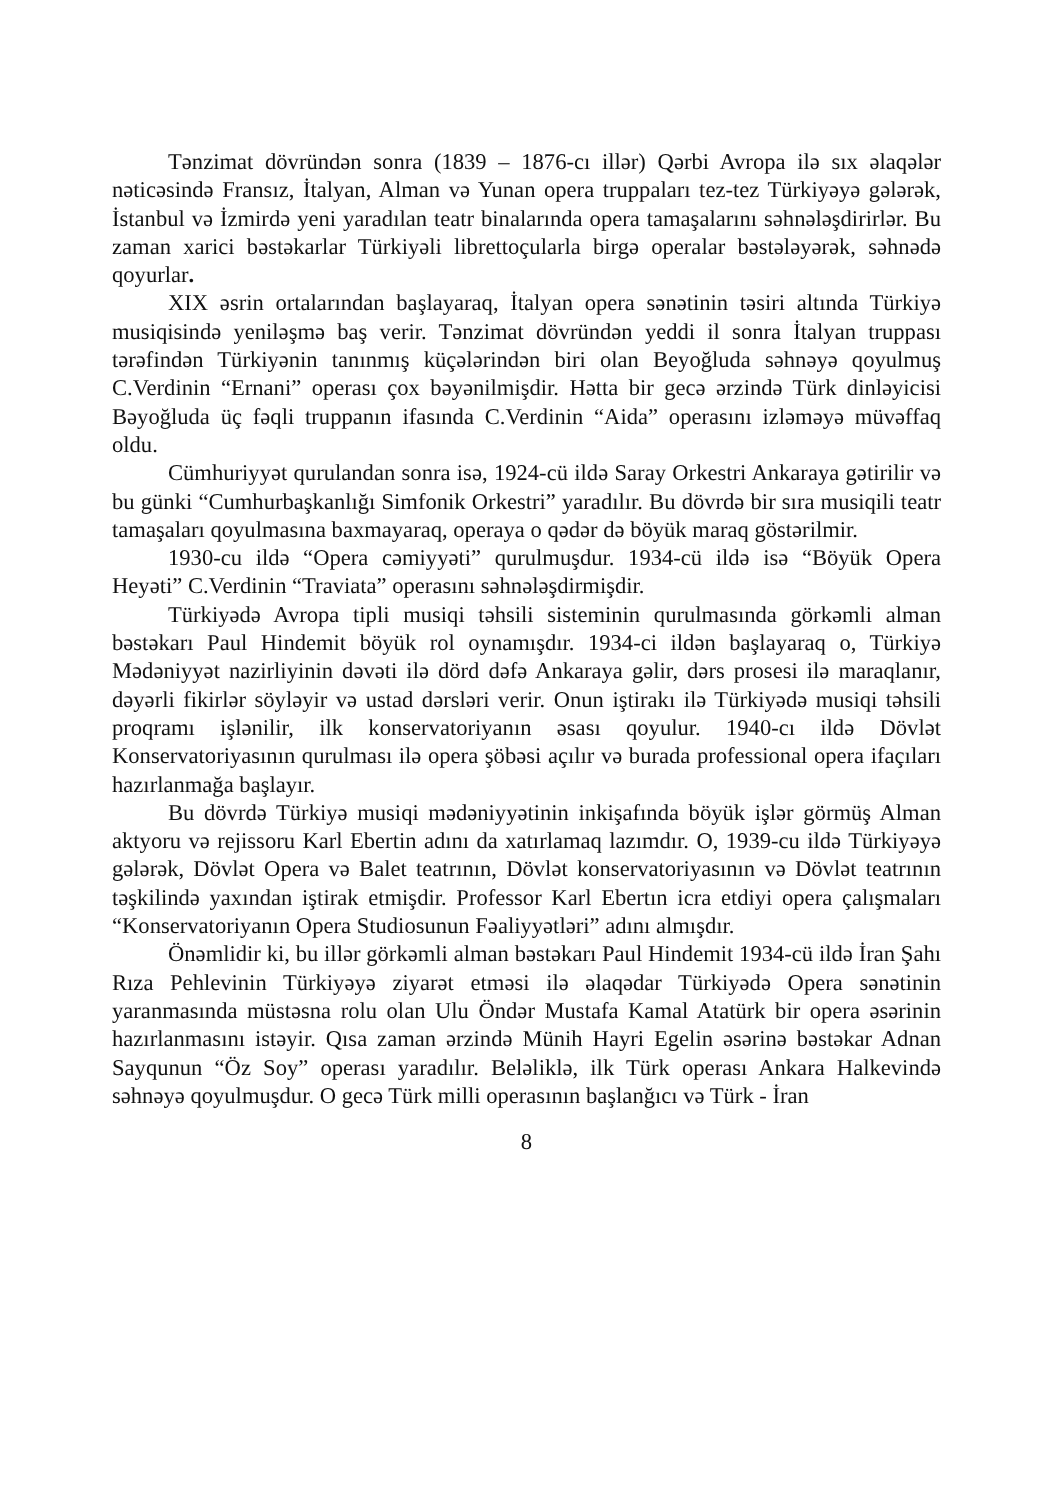Tənzimat dövründən sonra (1839 – 1876-cı illər) Qərbi Avropa ilə sıx əlaqələr nəticəsində Fransız, İtalyan, Alman və Yunan opera truppaları tez-tez Türkiyəyə gələrək, İstanbul və İzmirdə yeni yaradılan teatr binalarında opera tamaşalarını səhnələşdirirlər. Bu zaman xarici bəstəkarlar Türkiyəli librettoçularla birgə operalar bəstələyərək, səhnədə qoyurlar.
XIX əsrin ortalarından başlayaraq, İtalyan opera sənətinin təsiri altında Türkiyə musiqisində yeniləşmə baş verir. Tənzimat dövründən yeddi il sonra İtalyan truppası tərəfindən Türkiyənin tanınmış küçələrindən biri olan Beyoğluda səhnəyə qoyulmuş C.Verdinin “Ernani” operası çox bəyənilmişdir. Hətta bir gecə ərzində Türk dinləyicisi Bəyoğluda üç fəqli truppanın ifasında C.Verdinin “Aida” operasını izləməyə müvəffaq oldu.
Cümhuriyyət qurulandan sonra isə, 1924-cü ildə Saray Orkestri Ankaraya gətirilir və bu günki “Cumhurbaşkanlığı Simfonik Orkestri” yaradılır. Bu dövrdə bir sıra musiqili teatr tamaşaları qoyulmasına baxmayaraq, operaya o qədər də böyük maraq göstərilmir.
1930-cu ildə “Opera cəmiyyəti” qurulmuşdur. 1934-cü ildə isə “Böyük Opera Heyəti” C.Verdinin “Traviata” operasını səhnələşdirmişdir.
Türkiyədə Avropa tipli musiqi təhsili sisteminin qurulmasında görkəmli alman bəstəkarı Paul Hindemit böyük rol oynamışdır. 1934-ci ildən başlayaraq o, Türkiyə Mədəniyyət nazirliyinin dəvəti ilə dörd dəfə Ankaraya gəlir, dərs prosesi ilə maraqlanır, dəyərli fikirlər söyləyir və ustad dərsləri verir. Onun iştirakı ilə Türkiyədə musiqi təhsili proqramı işlənilir, ilk konservatoriyanın əsası qoyulur. 1940-cı ildə Dövlət Konservatoriyasının qurulması ilə opera şöbəsi açılır və burada professional opera ifaçıları hazırlanmağa başlayır.
Bu dövrdə Türkiyə musiqi mədəniyyətinin inkişafında böyük işlər görmüş Alman aktyoru və rejissoru Karl Ebertin adını da xatırlamaq lazımdır. O, 1939-cu ildə Türkiyəyə gələrək, Dövlət Opera və Balet teatrının, Dövlət konservatoriyasının və Dövlət teatrının təşkilində yaxından iştirak etmişdir. Professor Karl Ebertın icra etdiyi opera çalışmaları “Konservatoriyanın Opera Studiosunun Fəaliyyətləri” adını almışdır.
Önəmlidir ki, bu illər görkəmli alman bəstəkarı Paul Hindemit 1934-cü ildə İran Şahı Rıza Pehlevinin Türkiyəyə ziyarət etməsi ilə əlaqədar Türkiyədə Opera sənətinin yaranmasında müstəsna rolu olan Ulu Öndər Mustafa Kamal Atatürk bir opera əsərinin hazırlanmasını istəyir. Qısa zaman ərzində Münih Hayri Egelin əsərinə bəstəkar Adnan Sayqunun “Öz Soy” operası yaradılır. Beləliklə, ilk Türk operası Ankara Halkevində səhnəyə qoyulmuşdur. O gecə Türk milli operasının başlanğıcı və Türk - İran
8